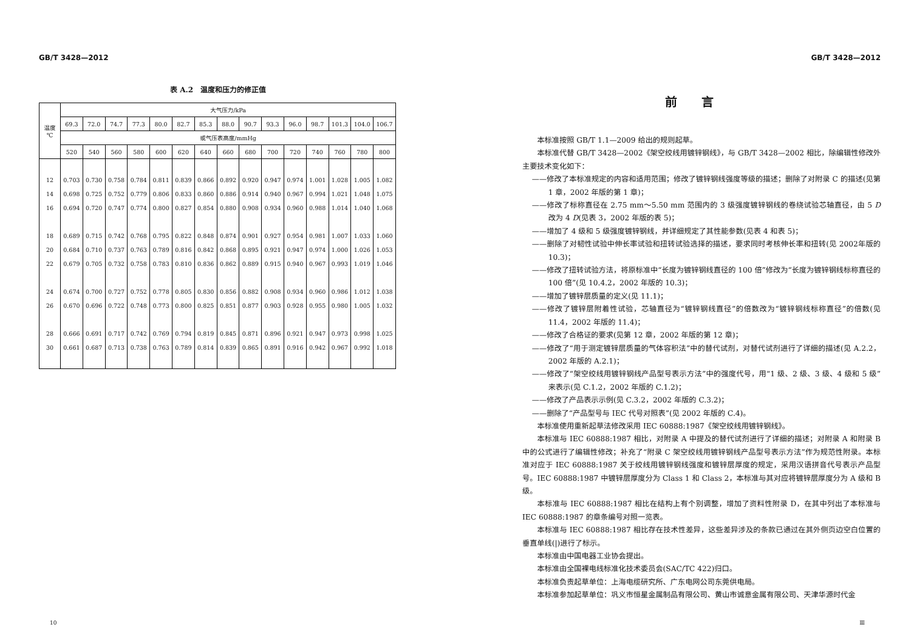GB/T 3428—2012
表 A.2　温度和压力的修正值
| 温度 ℃ | 大气压力/kPa | | | | | | | | | | | | | | |
| --- | --- | --- | --- | --- | --- | --- | --- | --- | --- | --- | --- | --- | --- | --- | --- |
| | 69.3 | 72.0 | 74.7 | 77.3 | 80.0 | 82.7 | 85.3 | 88.0 | 90.7 | 93.3 | 96.0 | 98.7 | 101.3 | 104.0 | 106.7 |
| | 或气压表高度/mmHg | | | | | | | | | | | | | | |
| | 520 | 540 | 560 | 580 | 600 | 620 | 640 | 660 | 680 | 700 | 720 | 740 | 760 | 780 | 800 |
| 12 | 0.703 | 0.730 | 0.758 | 0.784 | 0.811 | 0.839 | 0.866 | 0.892 | 0.920 | 0.947 | 0.974 | 1.001 | 1.028 | 1.005 | 1.082 |
| 14 | 0.698 | 0.725 | 0.752 | 0.779 | 0.806 | 0.833 | 0.860 | 0.886 | 0.914 | 0.940 | 0.967 | 0.994 | 1.021 | 1.048 | 1.075 |
| 16 | 0.694 | 0.720 | 0.747 | 0.774 | 0.800 | 0.827 | 0.854 | 0.880 | 0.908 | 0.934 | 0.960 | 0.988 | 1.014 | 1.040 | 1.068 |
| 18 | 0.689 | 0.715 | 0.742 | 0.768 | 0.795 | 0.822 | 0.848 | 0.874 | 0.901 | 0.927 | 0.954 | 0.981 | 1.007 | 1.033 | 1.060 |
| 20 | 0.684 | 0.710 | 0.737 | 0.763 | 0.789 | 0.816 | 0.842 | 0.868 | 0.895 | 0.921 | 0.947 | 0.974 | 1.000 | 1.026 | 1.053 |
| 22 | 0.679 | 0.705 | 0.732 | 0.758 | 0.783 | 0.810 | 0.836 | 0.862 | 0.889 | 0.915 | 0.940 | 0.967 | 0.993 | 1.019 | 1.046 |
| 24 | 0.674 | 0.700 | 0.727 | 0.752 | 0.778 | 0.805 | 0.830 | 0.856 | 0.882 | 0.908 | 0.934 | 0.960 | 0.986 | 1.012 | 1.038 |
| 26 | 0.670 | 0.696 | 0.722 | 0.748 | 0.773 | 0.800 | 0.825 | 0.851 | 0.877 | 0.903 | 0.928 | 0.955 | 0.980 | 1.005 | 1.032 |
| 28 | 0.666 | 0.691 | 0.717 | 0.742 | 0.769 | 0.794 | 0.819 | 0.845 | 0.871 | 0.896 | 0.921 | 0.947 | 0.973 | 0.998 | 1.025 |
| 30 | 0.661 | 0.687 | 0.713 | 0.738 | 0.763 | 0.789 | 0.814 | 0.839 | 0.865 | 0.891 | 0.916 | 0.942 | 0.967 | 0.992 | 1.018 |
10
GB/T 3428—2012
前言
本标准按照 GB/T 1.1—2009 给出的规则起草。
本标准代替 GB/T 3428—2002《架空绞线用镀锌钢线》，与 GB/T 3428—2002 相比，除编辑性修改外主要技术变化如下：
——修改了本标准规定的内容和适用范围；修改了镀锌钢线强度等级的描述；删除了对附录 C 的描述(见第 1 章，2002 年版的第 1 章)；
——修改了标称直径在 2.75 mm～5.50 mm 范围内的 3 级强度镀锌钢线的卷绕试验芯轴直径，由 5 D 改为 4 D(见表 3，2002 年版的表 5)；
——增加了 4 级和 5 级强度镀锌钢线，并详细规定了其性能参数(见表 4 和表 5)；
——删除了对韧性试验中伸长率试验和扭转试验选择的描述，要求同时考核伸长率和扭转(见 2002年版的 10.3)；
——修改了扭转试验方法，将原标准中“长度为镀锌钢线直径的 100 倍”修改为“长度为镀锌钢线标称直径的 100 倍”(见 10.4.2，2002 年版的 10.3)；
——增加了镀锌层质量的定义(见 11.1)；
——修改了镀锌层附着性试验，芯轴直径为“镀锌钢线直径”的倍数改为“镀锌钢线标称直径”的倍数(见 11.4，2002 年版的 11.4)；
——修改了合格证的要求(见第 12 章，2002 年版的第 12 章)；
——修改了“用于测定镀锌层质量的气体容积法”中的替代试剂，对替代试剂进行了详细的描述(见 A.2.2，2002 年版的 A.2.1)；
——修改了“架空绞线用镀锌钢线产品型号表示方法”中的强度代号，用“1 级、2 级、3 级、4 级和 5 级”来表示(见 C.1.2，2002 年版的 C.1.2)；
——修改了产品表示示例(见 C.3.2，2002 年版的 C.3.2)；
——删除了“产品型号与 IEC 代号对照表”(见 2002 年版的 C.4)。
本标准使用重新起草法修改采用 IEC 60888:1987《架空绞线用镀锌钢线》。
本标准与 IEC 60888:1987 相比，对附录 A 中提及的替代试剂进行了详细的描述；对附录 A 和附录 B 中的公式进行了编辑性修改；补充了“附录 C 架空绞线用镀锌钢线产品型号表示方法”作为规范性附录。本标准对应于 IEC 60888:1987 关于绞线用镀锌钢线强度和镀锌层厚度的规定，采用汉语拼音代号表示产品型号。IEC 60888:1987 中镀锌层厚度分为 Class 1 和 Class 2，本标准与其对应将镀锌层厚度分为 A 级和 B 级。
本标准与 IEC 60888:1987 相比在结构上有个别调整，增加了资料性附录 D，在其中列出了本标准与 IEC 60888:1987 的章条编号对照一览表。
本标准与 IEC 60888:1987 相比存在技术性差异，这些差异涉及的条款已通过在其外侧页边空白位置的垂直单线(|)进行了标示。
本标准由中国电器工业协会提出。
本标准由全国裸电线标准化技术委员会(SAC/TC 422)归口。
本标准负责起草单位：上海电缆研究所、广东电网公司东莞供电局。
本标准参加起草单位：巩义市恒星金属制品有限公司、黄山市诚意金属有限公司、天津华源时代金
Ⅲ